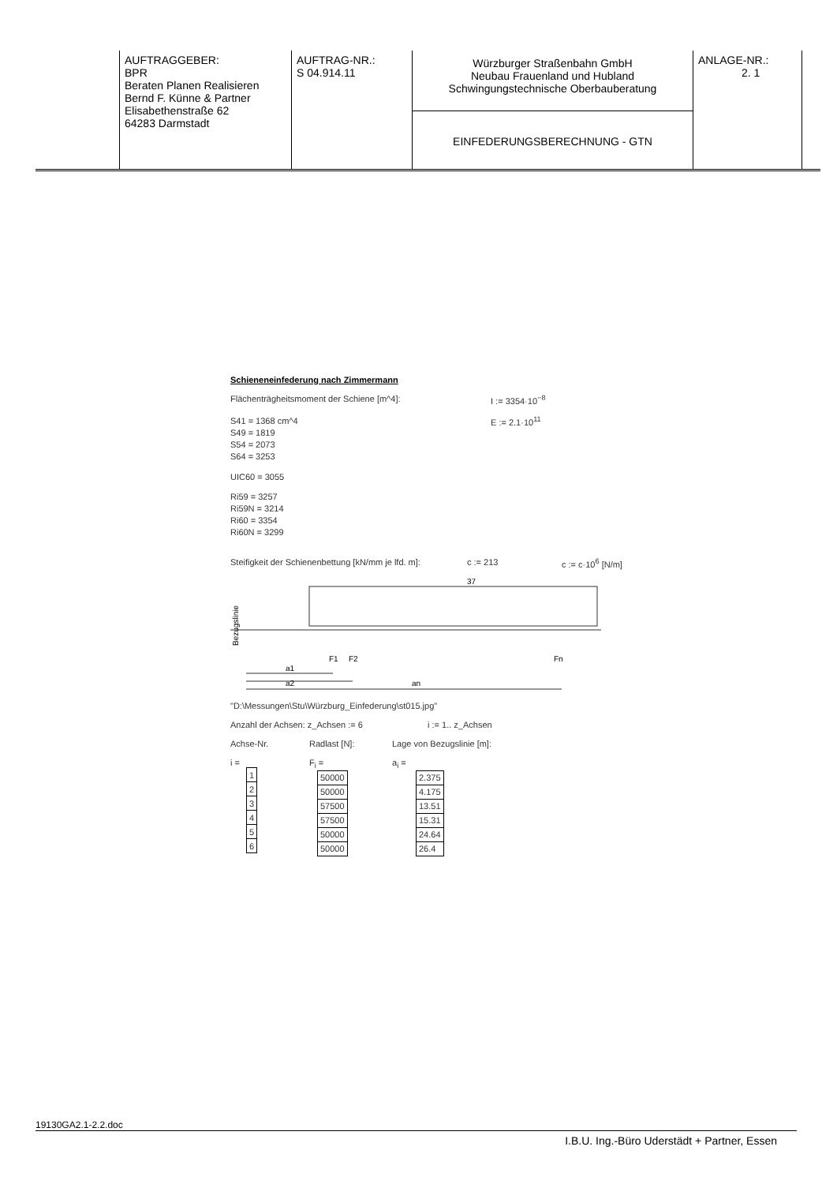| AUFTRAGGEBER: BPR Beraten Planen Realisieren Bernd F. Künne & Partner Elisabethenstraße 62 64283 Darmstadt | AUFTRAG-NR.: S 04.914.11 | Würzburger Straßenbahn GmbH Neubau Frauenland und Hubland Schwingungstechnische Oberbauberatung EINFEDERUNGSBERECHNUNG - GTN | ANLAGE-NR.: 2. 1 |
Schieneneinfederung nach Zimmermann
Flächenträgheitsmoment der Schiene [m^4]: I := 3354·10<sup>−8</sup>
S41 = 1368 cm^4
S49 = 1819
S54 = 2073
S64 = 3253
E := 2.1·10<sup>11</sup>
UIC60 = 3055
Ri59 = 3257
Ri59N = 3214
Ri60 = 3354
Ri60N = 3299
Steifigkeit der Schienenbettung [kN/mm je lfd. m]:
c := 213 c := c·10<sup>6</sup> [N/m]
37
Bezugslinie
F1
F2
Fn
a1
a2
an
"D:\Messungen\Stu\Würzburg_Einfederung\st015.jpg"
Anzahl der Achsen: z_Achsen := 6 i := 1.. z_Achsen
Achse-Nr.
i =
| 1 |
| 2 |
| 3 |
| 4 |
| 5 |
| 6 |
Radlast [N]:
F<sub>i</sub> =
| 50000 |
| 50000 |
| 57500 |
| 57500 |
| 50000 |
| 50000 |
Lage von Bezugslinie [m]:
a<sub>i</sub> =
| 2.375 |
| 4.175 |
| 13.51 |
| 15.31 |
| 24.64 |
| 26.4 |
19130GA2.1-2.2.doc
I.B.U. Ing.-Büro Uderstädt + Partner, Essen